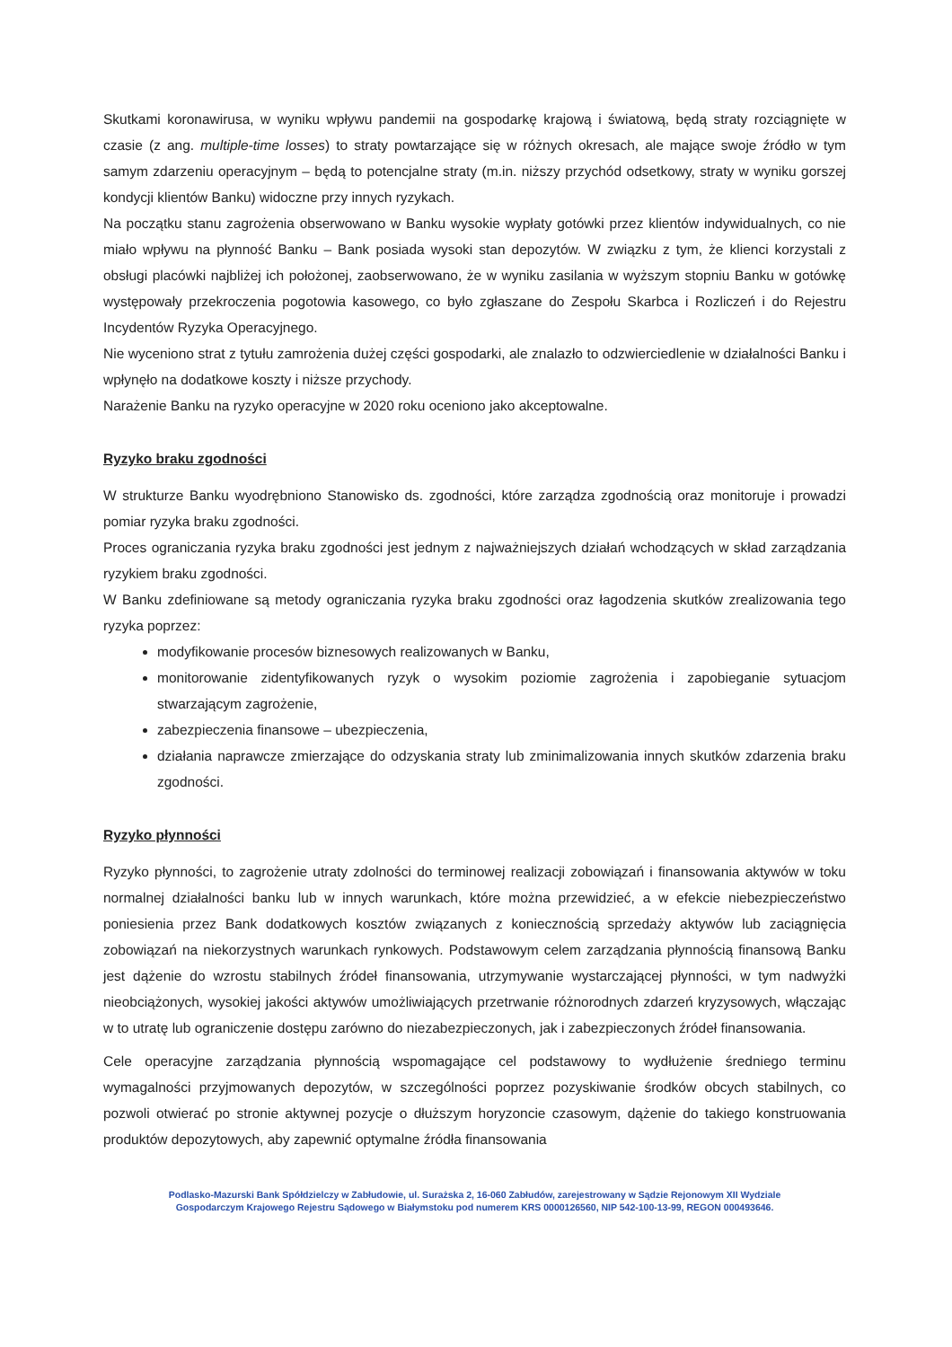Skutkami koronawirusa, w wyniku wpływu pandemii na gospodarkę krajową i światową, będą straty rozciągnięte w czasie (z ang. multiple-time losses) to straty powtarzające się w różnych okresach, ale mające swoje źródło w tym samym zdarzeniu operacyjnym – będą to potencjalne straty (m.in. niższy przychód odsetkowy, straty w wyniku gorszej kondycji klientów Banku) widoczne przy innych ryzykach.
Na początku stanu zagrożenia obserwowano w Banku wysokie wypłaty gotówki przez klientów indywidualnych, co nie miało wpływu na płynność Banku – Bank posiada wysoki stan depozytów. W związku z tym, że klienci korzystali z obsługi placówki najbliżej ich położonej, zaobserwowano, że w wyniku zasilania w wyższym stopniu Banku w gotówkę występowały przekroczenia pogotowia kasowego, co było zgłaszane do Zespołu Skarbca i Rozliczeń i do Rejestru Incydentów Ryzyka Operacyjnego.
Nie wyceniono strat z tytułu zamrożenia dużej części gospodarki, ale znalazło to odzwierciedlenie w działalności Banku i wpłynęło na dodatkowe koszty i niższe przychody.
Narażenie Banku na ryzyko operacyjne w 2020 roku oceniono jako akceptowalne.
Ryzyko braku zgodności
W strukturze Banku wyodrębniono Stanowisko ds. zgodności, które zarządza zgodnością oraz monitoruje i prowadzi pomiar ryzyka braku zgodności.
Proces ograniczania ryzyka braku zgodności jest jednym z najważniejszych działań wchodzących w skład zarządzania ryzykiem braku zgodności.
W Banku zdefiniowane są metody ograniczania ryzyka braku zgodności oraz łagodzenia skutków zrealizowania tego ryzyka poprzez:
modyfikowanie procesów biznesowych realizowanych w Banku,
monitorowanie zidentyfikowanych ryzyk o wysokim poziomie zagrożenia i zapobieganie sytuacjom stwarzającym zagrożenie,
zabezpieczenia finansowe – ubezpieczenia,
działania naprawcze zmierzające do odzyskania straty lub zminimalizowania innych skutków zdarzenia braku zgodności.
Ryzyko płynności
Ryzyko płynności, to zagrożenie utraty zdolności do terminowej realizacji zobowiązań i finansowania aktywów w toku normalnej działalności banku lub w innych warunkach, które można przewidzieć, a w efekcie niebezpieczeństwo poniesienia przez Bank dodatkowych kosztów związanych z koniecznością sprzedaży aktywów lub zaciągnięcia zobowiązań na niekorzystnych warunkach rynkowych. Podstawowym celem zarządzania płynnością finansową Banku jest dążenie do wzrostu stabilnych źródeł finansowania, utrzymywanie wystarczającej płynności, w tym nadwyżki nieobciążonych, wysokiej jakości aktywów umożliwiających przetrwanie różnorodnych zdarzeń kryzysowych, włączając w to utratę lub ograniczenie dostępu zarówno do niezabezpieczonych, jak i zabezpieczonych źródeł finansowania.
Cele operacyjne zarządzania płynnością wspomagające cel podstawowy to wydłużenie średniego terminu wymagalności przyjmowanych depozytów, w szczególności poprzez pozyskiwanie środków obcych stabilnych, co pozwoli otwierać po stronie aktywnej pozycje o dłuższym horyzoncie czasowym, dążenie do takiego konstruowania produktów depozytowych, aby zapewnić optymalne źródła finansowania
Podlasko-Mazurski Bank Spółdzielczy w Zabłudowie, ul. Surażska 2, 16-060 Zabłudów, zarejestrowany w Sądzie Rejonowym XII Wydziale
Gospodarczym Krajowego Rejestru Sądowego w Białymstoku pod numerem KRS 0000126560, NIP 542-100-13-99, REGON 000493646.